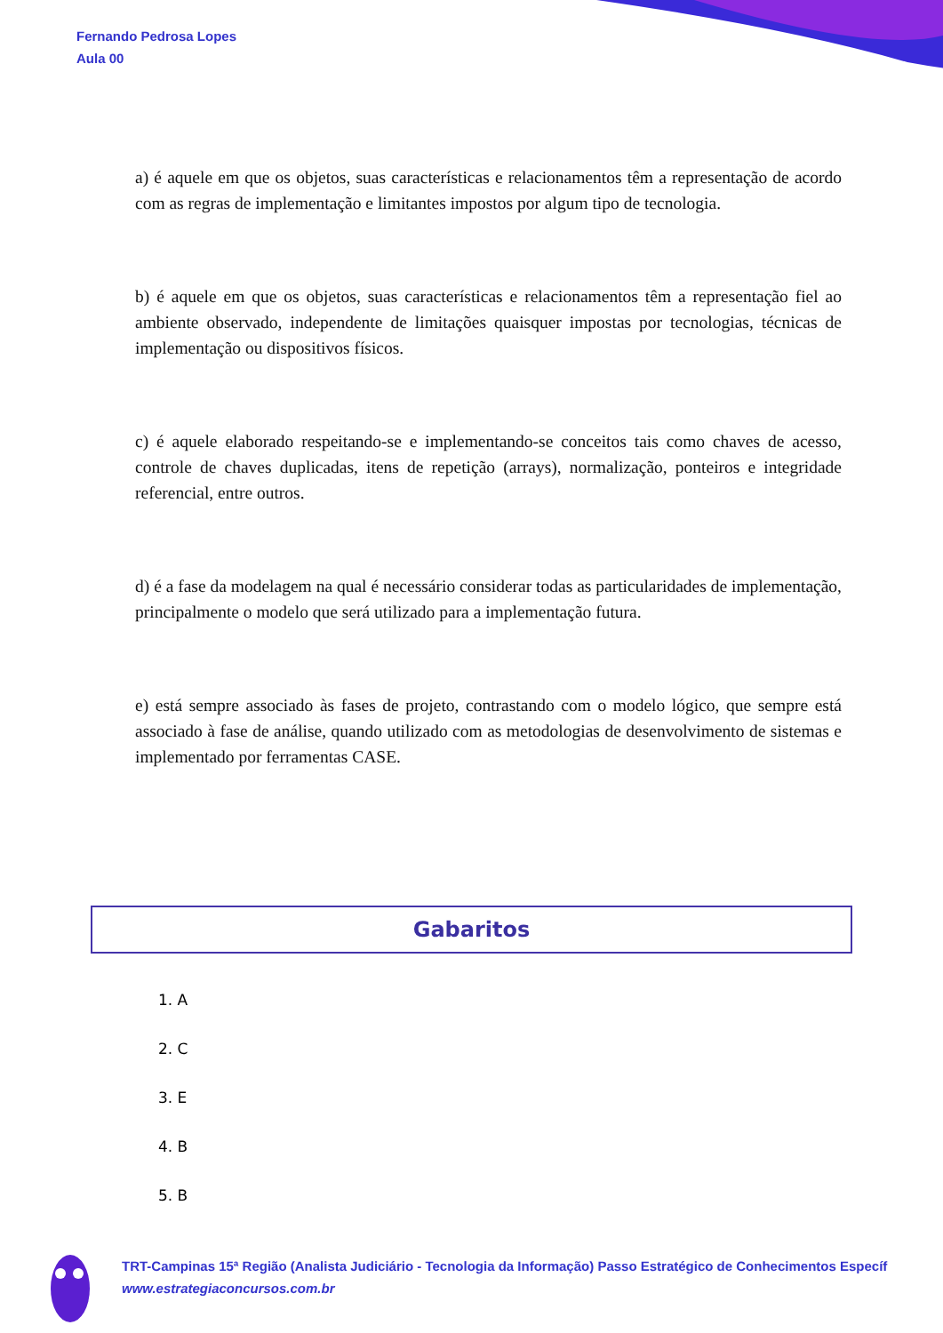Fernando Pedrosa Lopes
Aula 00
a) é aquele em que os objetos, suas características e relacionamentos têm a representação de acordo com as regras de implementação e limitantes impostos por algum tipo de tecnologia.
b) é aquele em que os objetos, suas características e relacionamentos têm a representação fiel ao ambiente observado, independente de limitações quaisquer impostas por tecnologias, técnicas de implementação ou dispositivos físicos.
c) é aquele elaborado respeitando-se e implementando-se conceitos tais como chaves de acesso, controle de chaves duplicadas, itens de repetição (arrays), normalização, ponteiros e integridade referencial, entre outros.
d) é a fase da modelagem na qual é necessário considerar todas as particularidades de implementação, principalmente o modelo que será utilizado para a implementação futura.
e) está sempre associado às fases de projeto, contrastando com o modelo lógico, que sempre está associado à fase de análise, quando utilizado com as metodologias de desenvolvimento de sistemas e implementado por ferramentas CASE.
Gabaritos
1. A
2. C
3. E
4. B
5. B
TRT-Campinas 15ª Região (Analista Judiciário - Tecnologia da Informação) Passo Estratégico de Conhecimentos Específ
www.estrategiaconcursos.com.br